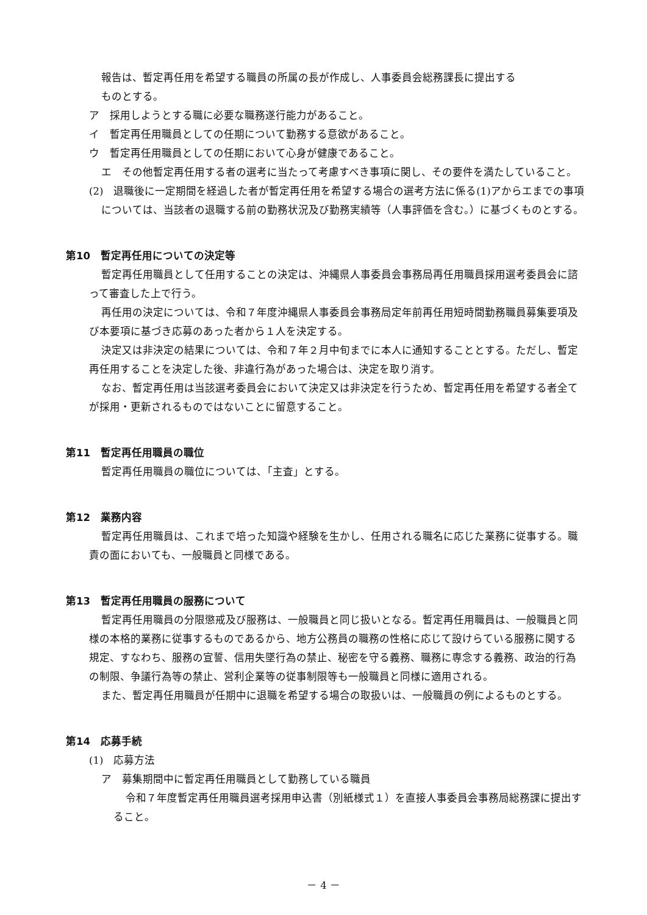報告は、暫定再任用を希望する職員の所属の長が作成し、人事委員会総務課長に提出する
ものとする。
ア　採用しようとする職に必要な職務遂行能力があること。
イ　暫定再任用職員としての任期について勤務する意欲があること。
ウ　暫定再任用職員としての任期において心身が健康であること。
エ　その他暫定再任用する者の選考に当たって考慮すべき事項に関し、その要件を満たしていること。
(2)　退職後に一定期間を経過した者が暫定再任用を希望する場合の選考方法に係る(1)アからエまでの事項については、当該者の退職する前の勤務状況及び勤務実績等（人事評価を含む。）に基づくものとする。
第10　暫定再任用についての決定等
暫定再任用職員として任用することの決定は、沖縄県人事委員会事務局再任用職員採用選考委員会に諮って審査した上で行う。
再任用の決定については、令和７年度沖縄県人事委員会事務局定年前再任用短時間勤務職員募集要項及び本要項に基づき応募のあった者から１人を決定する。
決定又は非決定の結果については、令和７年２月中旬までに本人に通知することとする。ただし、暫定再任用することを決定した後、非違行為があった場合は、決定を取り消す。
なお、暫定再任用は当該選考委員会において決定又は非決定を行うため、暫定再任用を希望する者全てが採用・更新されるものではないことに留意すること。
第11　暫定再任用職員の職位
暫定再任用職員の職位については、「主査」とする。
第12　業務内容
暫定再任用職員は、これまで培った知識や経験を生かし、任用される職名に応じた業務に従事する。職責の面においても、一般職員と同様である。
第13　暫定再任用職員の服務について
暫定再任用職員の分限懲戒及び服務は、一般職員と同じ扱いとなる。暫定再任用職員は、一般職員と同様の本格的業務に従事するものであるから、地方公務員の職務の性格に応じて設けらている服務に関する規定、すなわち、服務の宣誓、信用失墜行為の禁止、秘密を守る義務、職務に専念する義務、政治的行為の制限、争議行為等の禁止、営利企業等の従事制限等も一般職員と同様に適用される。
また、暫定再任用職員が任期中に退職を希望する場合の取扱いは、一般職員の例によるものとする。
第14　応募手続
(1)　応募方法
ア　募集期間中に暫定再任用職員として勤務している職員
令和７年度暫定再任用職員選考採用申込書（別紙様式１）を直接人事委員会事務局総務課に提出すること。
－ 4 －